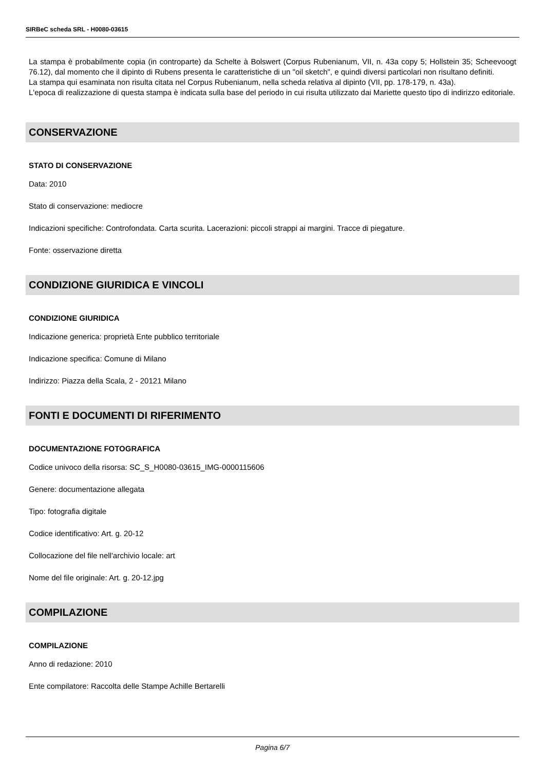SIRBeC scheda SRL - H0080-03615
La stampa è probabilmente copia (in controparte) da Schelte à Bolswert (Corpus Rubenianum, VII, n. 43a copy 5; Hollstein 35; Scheevoogt 76.12), dal momento che il dipinto di Rubens presenta le caratteristiche di un "oil sketch", e quindi diversi particolari non risultano definiti.
La stampa qui esaminata non risulta citata nel Corpus Rubenianum, nella scheda relativa al dipinto (VII, pp. 178-179, n. 43a).
L'epoca di realizzazione di questa stampa è indicata sulla base del periodo in cui risulta utilizzato dai Mariette questo tipo di indirizzo editoriale.
CONSERVAZIONE
STATO DI CONSERVAZIONE
Data: 2010
Stato di conservazione: mediocre
Indicazioni specifiche: Controfondata. Carta scurita. Lacerazioni: piccoli strappi ai margini. Tracce di piegature.
Fonte: osservazione diretta
CONDIZIONE GIURIDICA E VINCOLI
CONDIZIONE GIURIDICA
Indicazione generica: proprietà Ente pubblico territoriale
Indicazione specifica: Comune di Milano
Indirizzo: Piazza della Scala, 2 - 20121 Milano
FONTI E DOCUMENTI DI RIFERIMENTO
DOCUMENTAZIONE FOTOGRAFICA
Codice univoco della risorsa: SC_S_H0080-03615_IMG-0000115606
Genere: documentazione allegata
Tipo: fotografia digitale
Codice identificativo: Art. g. 20-12
Collocazione del file nell'archivio locale: art
Nome del file originale: Art. g. 20-12.jpg
COMPILAZIONE
COMPILAZIONE
Anno di redazione: 2010
Ente compilatore: Raccolta delle Stampe Achille Bertarelli
Pagina 6/7